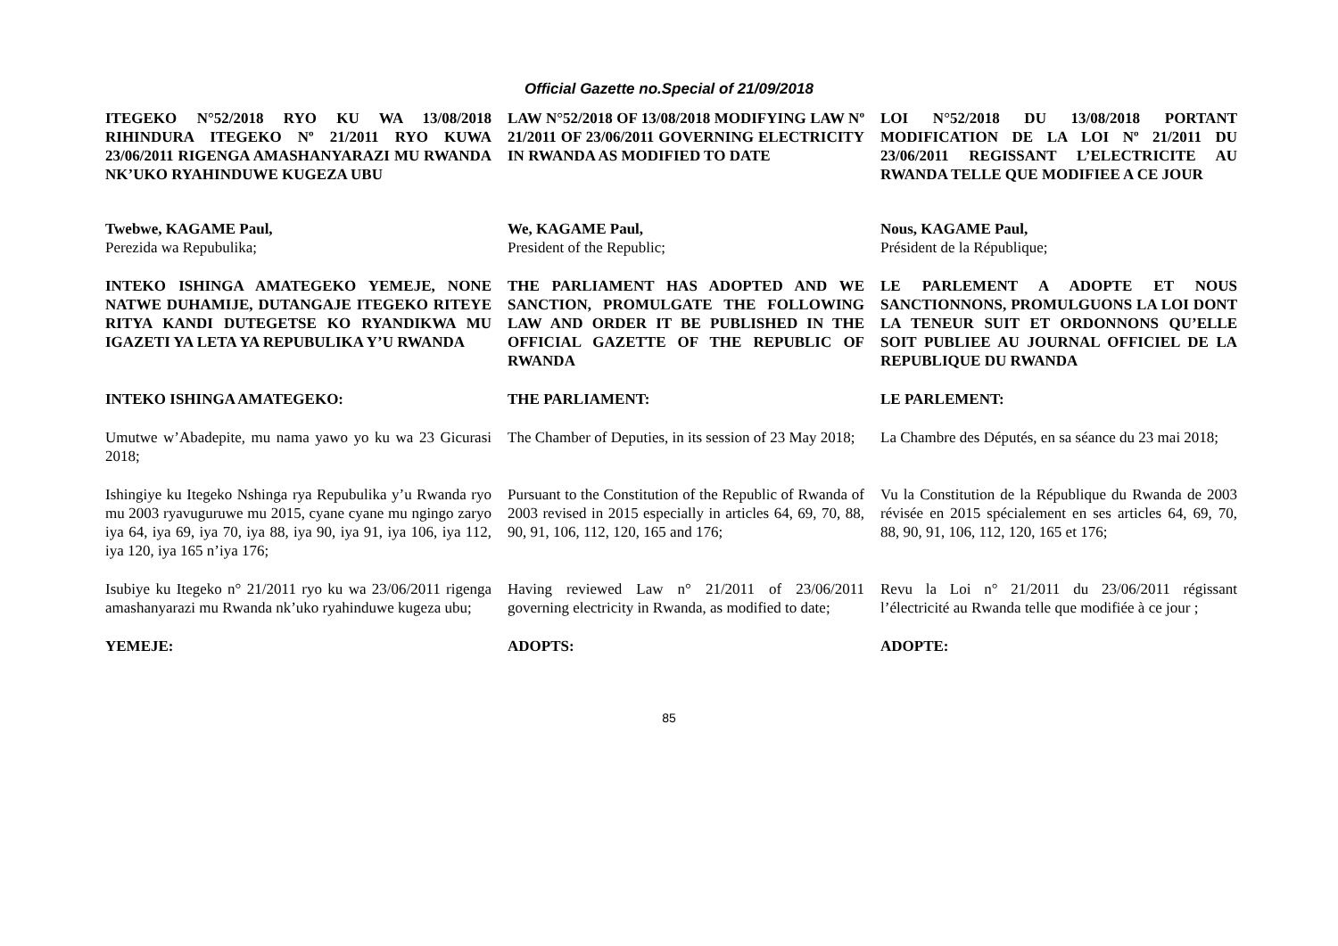Official Gazette no.Special of 21/09/2018
ITEGEKO N°52/2018 RYO KU WA 13/08/2018 RIHINDURA ITEGEKO Nº 21/2011 RYO KUWA 23/06/2011 RIGENGA AMASHANYARAZI MU RWANDA NK’UKO RYAHINDUWE KUGEZA UBU
LAW N°52/2018 OF 13/08/2018 MODIFYING LAW Nº 21/2011 OF 23/06/2011 GOVERNING ELECTRICITY IN RWANDA AS MODIFIED TO DATE
LOI N°52/2018 DU 13/08/2018 PORTANT MODIFICATION DE LA LOI Nº 21/2011 DU 23/06/2011 REGISSANT L’ELECTRICITE AU RWANDA TELLE QUE MODIFIEE A CE JOUR
Twebwe, KAGAME Paul,
Perezida wa Repubulika;
We, KAGAME Paul,
President of the Republic;
Nous, KAGAME Paul,
Président de la République;
INTEKO ISHINGA AMATEGEKO YEMEJE, NONE NATWE DUHAMIJE, DUTANGAJE ITEGEKO RITEYE RITYA KANDI DUTEGETSE KO RYANDIKWA MU IGAZETI YA LETA YA REPUBULIKA Y’U RWANDA
THE PARLIAMENT HAS ADOPTED AND WE SANCTION, PROMULGATE THE FOLLOWING LAW AND ORDER IT BE PUBLISHED IN THE OFFICIAL GAZETTE OF THE REPUBLIC OF RWANDA
LE PARLEMENT A ADOPTE ET NOUS SANCTIONNONS, PROMULGUONS LA LOI DONT LA TENEUR SUIT ET ORDONNONS QU’ELLE SOIT PUBLIEE AU JOURNAL OFFICIEL DE LA REPUBLIQUE DU RWANDA
INTEKO ISHINGA AMATEGEKO:
THE PARLIAMENT:
LE PARLEMENT:
Umutwe w’Abadepite, mu nama yawo yo ku wa 23 Gicurasi 2018;
The Chamber of Deputies, in its session of 23 May 2018;
La Chambre des Députés, en sa séance du 23 mai 2018;
Ishingiye ku Itegeko Nshinga rya Repubulika y’u Rwanda ryo mu 2003 ryavuguruwe mu 2015, cyane cyane mu ngingo zaryo iya 64, iya 69, iya 70, iya 88, iya 90, iya 91, iya 106, iya 112, iya 120, iya 165 n’iya 176;
Pursuant to the Constitution of the Republic of Rwanda of 2003 revised in 2015 especially in articles 64, 69, 70, 88, 90, 91, 106, 112, 120, 165 and 176;
Vu la Constitution de la République du Rwanda de 2003 révisée en 2015 spécialement en ses articles 64, 69, 70, 88, 90, 91, 106, 112, 120, 165 et 176;
Isubiye ku Itegeko n° 21/2011 ryo ku wa 23/06/2011 rigenga amashanyarazi mu Rwanda nk’uko ryahinduwe kugeza ubu;
Having reviewed Law n° 21/2011 of 23/06/2011 governing electricity in Rwanda, as modified to date;
Revu la Loi n° 21/2011 du 23/06/2011 régissant l’électricité au Rwanda telle que modifiée à ce jour ;
YEMEJE:
ADOPTS:
ADOPTE:
85